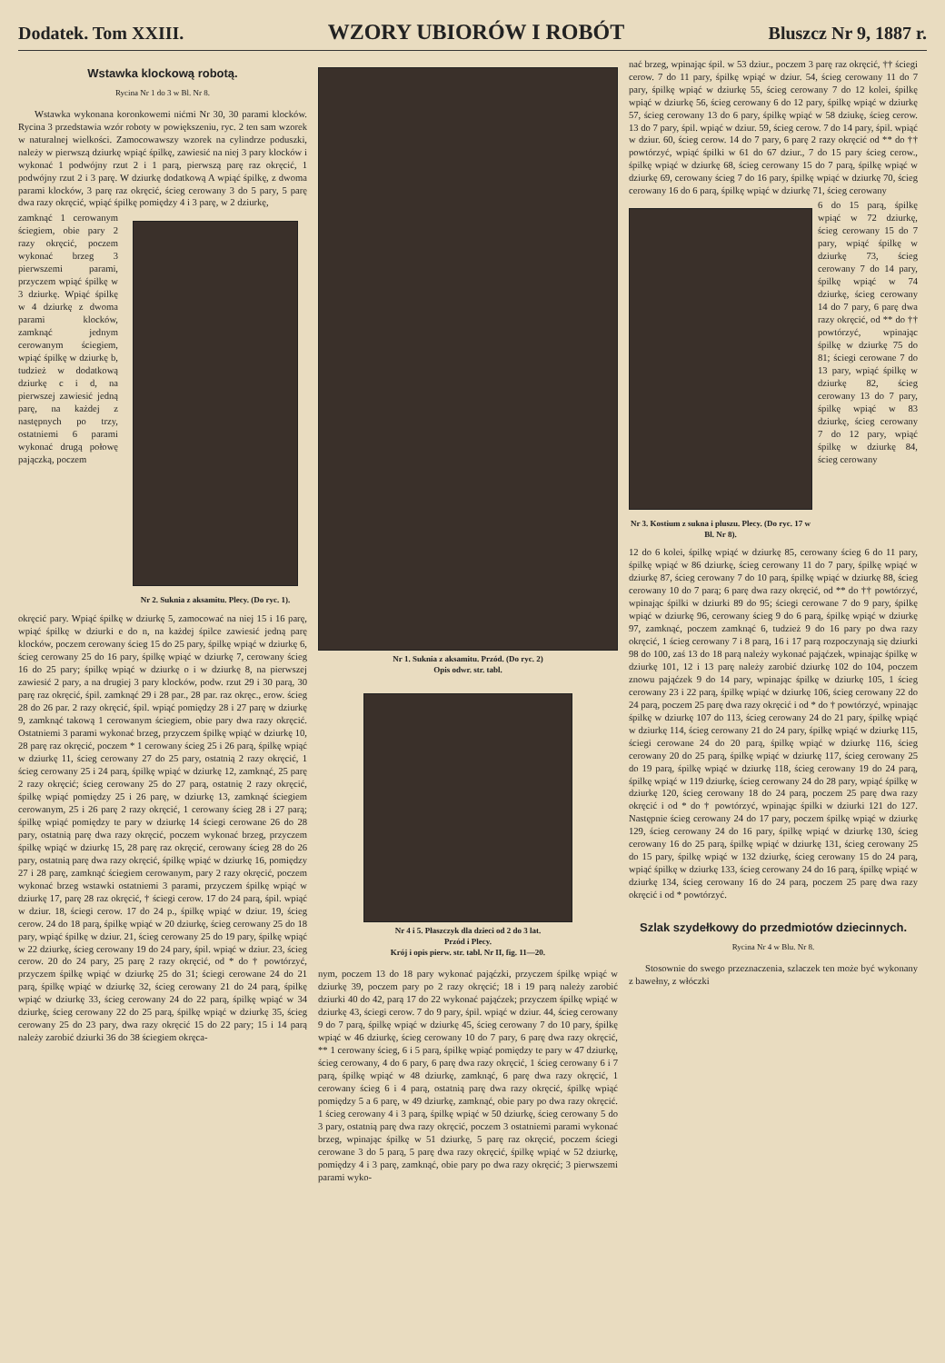Dodatek. Tom XXIII. WZORY UBIORÓW I ROBÓT Bluszcz Nr 9, 1887 r.
Wstawka klockową robotą.
Rycina Nr 1 do 3 w Bl. Nr 8.
Wstawka wykonana koronkowemi nićmi Nr 30, 30 parami klocków. Rycina 3 przedstawia wzór roboty w powiększeniu, ryc. 2 ten sam wzorek w naturalnej wielkości. Zamocowawszy wzorek na cylindrze poduszki, należy w pierwszą dziurkę wpiąć śpilkę, zawiesić na niej 3 pary klocków i wykonać 1 podwójny rzut 2 i 1 parą, pierwszą parę raz okręcić, 1 podwójny rzut 2 i 3 parę. W dziurkę dodatkową A wpiąć śpilkę, z dwoma parami klocków, 3 parę raz okręcić, ścieg cerowany 3 do 5 pary, 5 parę dwa razy okręcić, wpiąć śpilkę pomiędzy 4 i 3 parę, w 2 dziurkę,
zamknąć 1 cerowanym ściegiem, obie pary 2 razy okręcić, poczem wykonać brzeg 3 pierwszemi parami, przyczem wpiąć śpilkę w 3 dziurkę. Wpiąć śpilkę w 4 dziurkę z dwoma parami klocków, zamknąć jednym cerowanym ściegiem, wpiąć śpilkę w dziurkę b, tudzież w dodatkową dziurkę c i d, na pierwszej zawiesić jedną parę, na każdej z następnych po trzy, ostatniemi 6 parami wykonać drugą połowę pajączką, poczem
Nr 2. Suknia z aksamitu. Plecy. (Do ryc. 1).
okręcić pary. Wpiąć śpilkę w dziurkę 5, zamocować na niej 15 i 16 parę, wpiąć śpilkę w dziurki e do n, na każdej śpilce zawiesić jedną parę klocków, poczem cerowany ścieg 15 do 25 pary, śpilkę wpiąć w dziurkę 6, ścieg cerowany 25 do 16 pary, śpilkę wpiąć w dziurkę 7, cerowany ścieg 16 do 25 pary; śpilkę wpiąć w dziurkę o i w dziurkę 8, na pierwszej zawiesić 2 pary, a na drugiej 3 pary klocków, podw. rzut 29 i 30 parą, 30 parę raz okręcić, śpil. zamknąć 29 i 28 par., 28 par. raz okręc., erow. ścieg 28 do 26 par. 2 razy okręcić, śpil. wpiąć pomiędzy 28 i 27 parę w dziurkę 9, zamknąć takową 1 cerowanym ściegiem, obie pary dwa razy okręcić. Ostatniemi 3 parami wykonać brzeg, przyczem śpilkę wpiąć w dziurkę 10, 28 parę raz okręcić, poczem * 1 cerowany ścieg 25 i 26 parą, śpilkę wpiąć w dziurkę 11, ścieg cerowany 27 do 25 pary, ostatnią 2 razy okręcić, 1 ścieg cerowany 25 i 24 parą, śpilkę wpiąć w dziurkę 12, zamknąć, 25 parę 2 razy okręcić; ścieg cerowany 25 do 27 parą, ostatnię 2 razy okręcić, śpilkę wpiąć pomiędzy 25 i 26 parę, w dziurkę 13, zamknąć ściegiem cerowanym, 25 i 26 parę 2 razy okręcić, 1 cerowany ścieg 28 i 27 parą; śpilkę wpiąć pomiędzy te pary w dziurkę 14 ściegi cerowane 26 do 28 pary, ostatnią parę dwa razy okręcić, poczem wykonać brzeg, przyczem śpilkę wpiąć w dziurkę 15, 28 parę raz okręcić, cerowany ścieg 28 do 26 pary, ostatnią parę dwa razy okręcić, śpilkę wpiąć w dziurkę 16, pomiędzy 27 i 28 parę, zamknąć ściegiem cerowanym, pary 2 razy okręcić, poczem wykonać brzeg wstawki ostatniemi 3 parami, przyczem śpilkę wpiąć w dziurkę 17, parę 28 raz okręcić, † ściegi cerow. 17 do 24 parą, śpil. wpiąć w dziur. 18, ściegi cerow. 17 do 24 p., śpilkę wpiąć w dziur. 19, ścieg cerow. 24 do 18 parą, śpilkę wpiąć w 20 dziurkę, ścieg cerowany 25 do 18 pary, wpiąć śpilkę w dziur. 21, ścieg cerowany 25 do 19 pary, śpilkę wpiąć w 22 dziurkę, ścieg cerowany 19 do 24 pary, śpil. wpiąć w dziur. 23, ścieg cerow. 20 do 24 pary, 25 parę 2 razy okręcić, od * do † powtórzyć, przyczem śpilkę wpiąć w dziurkę 25 do 31; ściegi cerowane 24 do 21 parą, śpilkę wpiąć w dziurkę 32, ścieg cerowany 21 do 24 parą, śpilkę wpiąć w dziurkę 33, ścieg cerowany 24 do 22 parą, śpilkę wpiąć w 34 dziurkę, ścieg cerowany 22 do 25 parą, śpilkę wpiąć w dziurkę 35, ścieg cerowany 25 do 23 pary, dwa razy okręcić 15 do 22 pary; 15 i 14 parą należy zarobić dziurki 36 do 38 ściegiem okręca-
Nr 1. Suknia z aksamitu. Przód. (Do ryc. 2)
Opis odwr. str. tabl.
Nr 4 i 5. Płaszczyk dla dzieci od 2 do 3 lat.
Przód i Plecy.
Krój i opis pierw. str. tabl. Nr II, fig. 11—20.
nym, poczem 13 do 18 pary wykonać pająćzki, przyczem śpilkę wpiąć w dziurkę 39, poczem pary po 2 razy okręcić; 18 i 19 parą należy zarobić dziurki 40 do 42, parą 17 do 22 wykonać pająćzek; przyczem śpilkę wpiąć w dziurkę 43, ściegi cerow. 7 do 9 pary, śpil. wpiąć w dziur. 44, ścieg cerowany 9 do 7 parą, śpilkę wpiąć w dziurkę 45, ścieg cerowany 7 do 10 pary, śpilkę wpiąć w 46 dziurkę, ścieg cerowany 10 do 7 pary, 6 parę dwa razy okręcić, ** 1 cerowany ścieg, 6 i 5 parą, śpilkę wpiąć pomiędzy te pary w 47 dziurkę, ścieg cerowany, 4 do 6 pary, 6 parę dwa razy okręcić, 1 ścieg cerowany 6 i 7 parą, śpilkę wpiąć w 48 dziurkę, zamknąć, 6 parę dwa razy okręcić, 1 cerowany ścieg 6 i 4 parą, ostatnią parę dwa razy okręcić, śpilkę wpiąć pomiędzy 5 a 6 parę, w 49 dziurkę, zamknąć, obie pary po dwa razy okręcić. 1 ścieg cerowany 4 i 3 parą, śpilkę wpiąć w 50 dziurkę, ścieg cerowany 5 do 3 pary, ostatnią parę dwa razy okręcić, poczem 3 ostatniemi parami wykonać brzeg, wpinając śpilkę w 51 dziurkę, 5 parę raz okręcić, poczem ściegi cerowane 3 do 5 parą, 5 parę dwa razy okręcić, śpilkę wpiąć w 52 dziurkę, pomiędzy 4 i 3 parę, zamknąć, obie pary po dwa razy okręcić; 3 pierwszemi parami wyko-
nać brzeg, wpinając śpil. w 53 dziur., poczem 3 parę raz okręcić, †† ściegi cerow. 7 do 11 pary, śpilkę wpiąć w dziur. 54, ścieg cerowany 11 do 7 pary, śpilkę wpiąć w dziurkę 55, ścieg cerowany 7 do 12 kolei, śpilkę wpiąć w dziurkę 56, ścieg cerowany 6 do 12 pary, śpilkę wpiąć w dziurkę 57, ścieg cerowany 13 do 6 pary, śpilkę wpiąć w 58 dziukę, ścieg cerow. 13 do 7 pary, śpil. wpiąć w dziur. 59, ścieg cerow. 7 do 14 pary, śpil. wpiąć w dziur. 60, ścieg cerow. 14 do 7 pary, 6 parę 2 razy okręcić od ** do †† powtórzyć, wpiąć śpilki w 61 do 67 dziur., 7 do 15 pary ścieg cerow., śpilkę wpiąć w dziurkę 68, ścieg cerowany 15 do 7 parą, śpilkę wpiąć w dziurkę 69, cerowany ścieg 7 do 16 pary, śpilkę wpiąć w dziurkę 70, ścieg cerowany 16 do 6 parą, śpilkę wpiąć w dziurkę 71, ścieg cerowany
Nr 3. Kostium z sukna i pluszu. Plecy. (Do ryc. 17 w Bl. Nr 8).
6 do 15 parą, śpilkę wpiąć w 72 dziurkę, ścieg cerowany 15 do 7 pary, wpiąć śpilkę w dziurkę 73, ścieg cerowany 7 do 14 pary, śpilkę wpiąć w 74 dziurkę, ścieg cerowany 14 do 7 pary, 6 parę dwa razy okręcić, od ** do †† powtórzyć, wpinając śpilkę w dziurkę 75 do 81; ściegi cerowane 7 do 13 pary, wpiąć śpilkę w dziurkę 82, ścieg cerowany 13 do 7 pary, śpilkę wpiąć w 83 dziurkę, ścieg cerowany 7 do 12 pary, wpiąć śpilkę w dziurkę 84, ścieg cerowany
12 do 6 kolei, śpilkę wpiąć w dziurkę 85, cerowany ścieg 6 do 11 pary, śpilkę wpiąć w 86 dziurkę, ścieg cerowany 11 do 7 pary, śpilkę wpiąć w dziurkę 87, ścieg cerowany 7 do 10 parą, śpilkę wpiąć w dziurkę 88, ścieg cerowany 10 do 7 parą; 6 parę dwa razy okręcić, od ** do †† powtórzyć, wpinając śpilki w dziurki 89 do 95; ściegi cerowane 7 do 9 pary, śpilkę wpiąć w dziurkę 96, cerowany ścieg 9 do 6 parą, śpilkę wpiąć w dziurkę 97, zamknąć, poczem zamknąć 6, tudzież 9 do 16 pary po dwa razy okręcić, 1 ścieg cerowany 7 i 8 parą, 16 i 17 parą rozpoczynają się dziurki 98 do 100, zaś 13 do 18 parą należy wykonać pająćzek, wpinając śpilkę w dziurkę 101, 12 i 13 parę należy zarobić dziurkę 102 do 104, poczem znowu pająćzek 9 do 14 pary, wpinając śpilkę w dziurkę 105, 1 ścieg cerowany 23 i 22 parą, śpilkę wpiąć w dziurkę 106, ścieg cerowany 22 do 24 parą, poczem 25 parę dwa razy okręcić i od * do † powtórzyć, wpinając śpilkę w dziurkę 107 do 113, ścieg cerowany 24 do 21 pary, śpilkę wpiąć w dziurkę 114, ścieg cerowany 21 do 24 pary, śpilkę wpiąć w dziurkę 115, ściegi cerowane 24 do 20 parą, śpilkę wpiąć w dziurkę 116, ścieg cerowany 20 do 25 parą, śpilkę wpiąć w dziurkę 117, ścieg cerowany 25 do 19 parą, śpilkę wpiąć w dziurkę 118, ścieg cerowany 19 do 24 parą, śpilkę wpiąć w 119 dziurkę, ścieg cerowany 24 do 28 pary, wpiąć śpilkę w dziurkę 120, ścieg cerowany 18 do 24 parą, poczem 25 parę dwa razy okręcić i od * do † powtórzyć, wpinając śpilki w dziurki 121 do 127. Następnie ścieg cerowany 24 do 17 pary, poczem śpilkę wpiąć w dziurkę 129, ścieg cerowany 24 do 16 pary, śpilkę wpiąć w dziurkę 130, ścieg cerowany 16 do 25 parą, śpilkę wpiąć w dziurkę 131, ścieg cerowany 25 do 15 pary, śpilkę wpiąć w 132 dziurkę, ścieg cerowany 15 do 24 parą, wpiąć śpilkę w dziurkę 133, ścieg cerowany 24 do 16 parą, śpilkę wpiąć w dziurkę 134, ścieg cerowany 16 do 24 parą, poczem 25 parę dwa razy okręcić i od * powtórzyć.
Szlak szydełkowy do przedmiotów dziecinnych.
Rycina Nr 4 w Blu. Nr 8.
Stosownie do swego przeznaczenia, szlaczek ten może być wykonany z bawełny, z włóczki